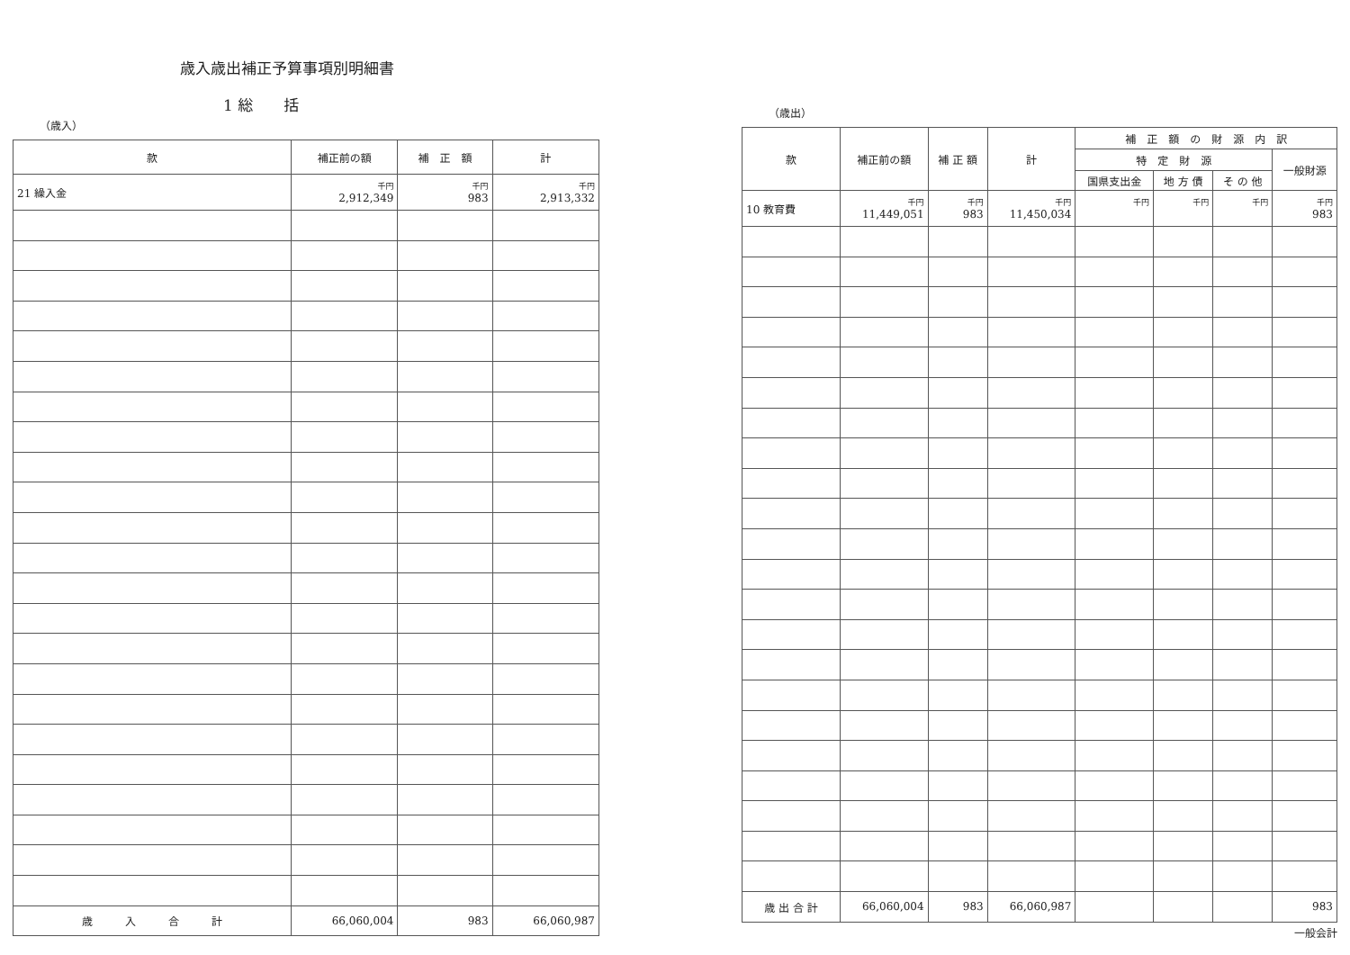歳入歳出補正予算事項別明細書
1 総　　括
（歳入）
| 款 | 補正前の額 | 補 正 額 | 計 |
| --- | --- | --- | --- |
| 21 繰入金 | 千円 2,912,349 | 千円 983 | 千円 2,913,332 |
| 歳 入 合 計 | 66,060,004 | 983 | 66,060,987 |
（歳出）
| 款 | 補正前の額 | 補 正 額 | 計 | 補 正 額 の 財 源 内 訳 | | | |
| --- | --- | --- | --- | --- | --- | --- | --- |
| | | | | 特 定 財 源 | | | 一般財源 |
| | | | | 国県支出金 | 地 方 債 | そ の 他 | |
| 10 教育費 | 千円 11,449,051 | 千円 983 | 千円 11,450,034 | 千円 | 千円 | 千円 | 千円 983 |
| 歳 出 合 計 | 66,060,004 | 983 | 66,060,987 | | | | 983 |
一般会計